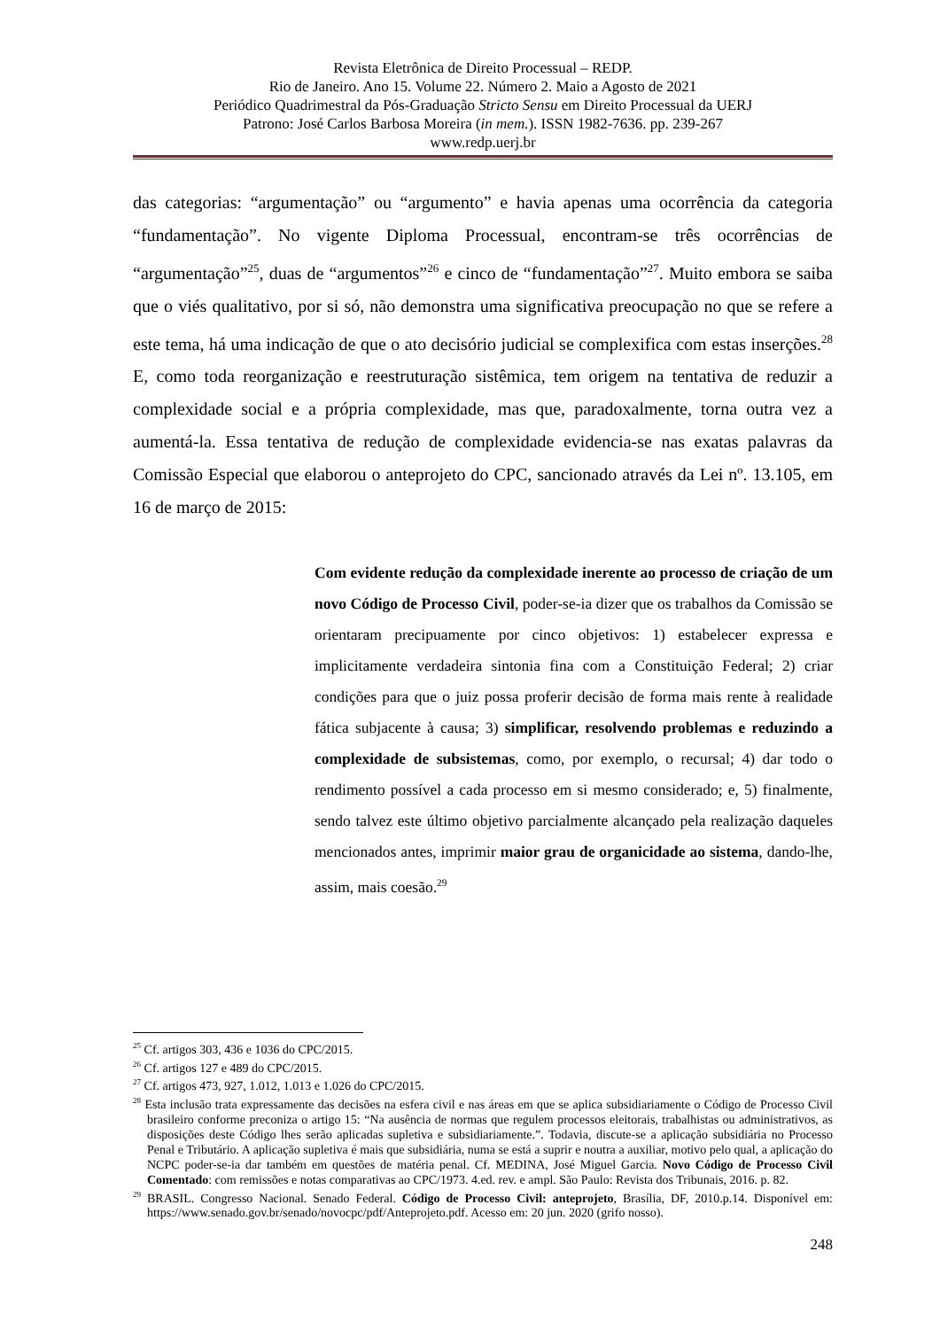Revista Eletrônica de Direito Processual – REDP.
Rio de Janeiro. Ano 15. Volume 22. Número 2. Maio a Agosto de 2021
Periódico Quadrimestral da Pós-Graduação Stricto Sensu em Direito Processual da UERJ
Patrono: José Carlos Barbosa Moreira (in mem.). ISSN 1982-7636. pp. 239-267
www.redp.uerj.br
das categorias: “argumentação” ou “argumento” e havia apenas uma ocorrência da categoria “fundamentação”. No vigente Diploma Processual, encontram-se três ocorrências de “argumentação”<sup>25</sup>, duas de “argumentos”<sup>26</sup> e cinco de “fundamentação”<sup>27</sup>. Muito embora se saiba que o viés qualitativo, por si só, não demonstra uma significativa preocupação no que se refere a este tema, há uma indicação de que o ato decisório judicial se complexifica com estas inserções.<sup>28</sup> E, como toda reorganização e reestruturação sistêmica, tem origem na tentativa de reduzir a complexidade social e a própria complexidade, mas que, paradoxalmente, torna outra vez a aumentá-la. Essa tentativa de redução de complexidade evidencia-se nas exatas palavras da Comissão Especial que elaborou o anteprojeto do CPC, sancionado através da Lei nº. 13.105, em 16 de março de 2015:
Com evidente redução da complexidade inerente ao processo de criação de um novo Código de Processo Civil, poder-se-ia dizer que os trabalhos da Comissão se orientaram precipuamente por cinco objetivos: 1) estabelecer expressa e implicitamente verdadeira sintonia fina com a Constituição Federal; 2) criar condições para que o juiz possa proferir decisão de forma mais rente à realidade fática subjacente à causa; 3) simplificar, resolvendo problemas e reduzindo a complexidade de subsistemas, como, por exemplo, o recursal; 4) dar todo o rendimento possível a cada processo em si mesmo considerado; e, 5) finalmente, sendo talvez este último objetivo parcialmente alcançado pela realização daqueles mencionados antes, imprimir maior grau de organicidade ao sistema, dando-lhe, assim, mais coesão.<sup>29</sup>
<sup>25</sup> Cf. artigos 303, 436 e 1036 do CPC/2015.
<sup>26</sup> Cf. artigos 127 e 489 do CPC/2015.
<sup>27</sup> Cf. artigos 473, 927, 1.012, 1.013 e 1.026 do CPC/2015.
<sup>28</sup> Esta inclusão trata expressamente das decisões na esfera civil e nas áreas em que se aplica subsidiariamente o Código de Processo Civil brasileiro conforme preconiza o artigo 15: “Na ausência de normas que regulem processos eleitorais, trabalhistas ou administrativos, as disposições deste Código lhes serão aplicadas supletiva e subsidiariamente.”. Todavia, discute-se a aplicação subsidiária no Processo Penal e Tributário. A aplicação supletiva é mais que subsidiária, numa se está a suprir e noutra a auxiliar, motivo pelo qual, a aplicação do NCPC poder-se-ia dar também em questões de matéria penal. Cf. MEDINA, José Miguel Garcia. Novo Código de Processo Civil Comentado: com remissões e notas comparativas ao CPC/1973. 4.ed. rev. e ampl. São Paulo: Revista dos Tribunais, 2016. p. 82.
<sup>29</sup> BRASIL. Congresso Nacional. Senado Federal. Código de Processo Civil: anteprojeto, Brasília, DF, 2010.p.14. Disponível em: https://www.senado.gov.br/senado/novocpc/pdf/Anteprojeto.pdf. Acesso em: 20 jun. 2020 (grifo nosso).
248